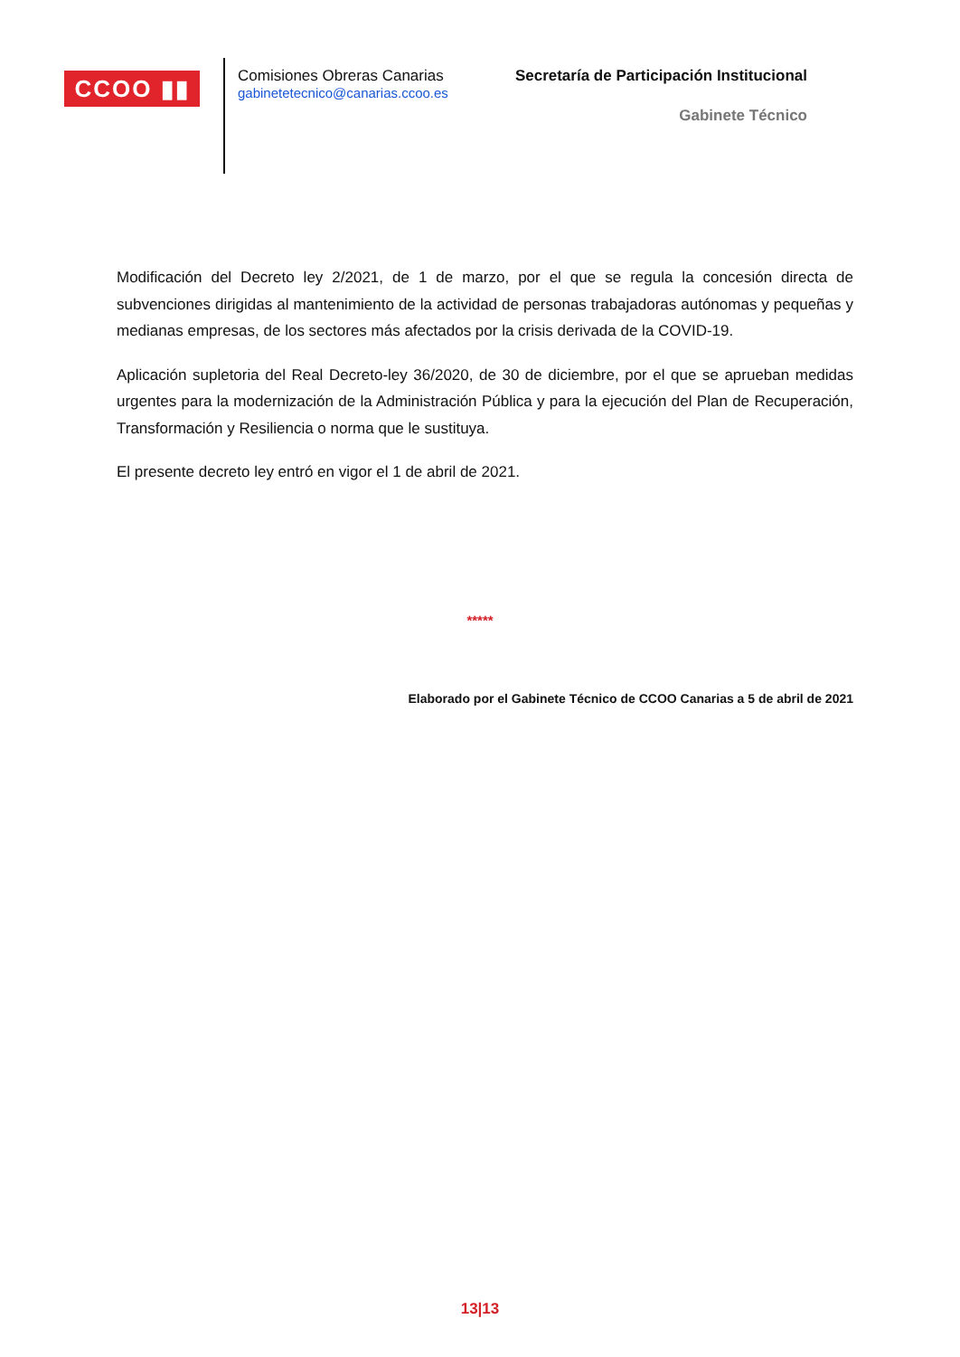CCOO ▮▮
Comisiones Obreras Canarias
gabinetetecnico@canarias.ccoo.es
Secretaría de Participación Institucional
Gabinete Técnico
Modificación del Decreto ley 2/2021, de 1 de marzo, por el que se regula la concesión directa de subvenciones dirigidas al mantenimiento de la actividad de personas trabajadoras autónomas y pequeñas y medianas empresas, de los sectores más afectados por la crisis derivada de la COVID-19.
Aplicación supletoria del Real Decreto-ley 36/2020, de 30 de diciembre, por el que se aprueban medidas urgentes para la modernización de la Administración Pública y para la ejecución del Plan de Recuperación, Transformación y Resiliencia o norma que le sustituya.
El presente decreto ley entró en vigor el 1 de abril de 2021.
*****
Elaborado por el Gabinete Técnico de CCOO Canarias a 5 de abril de 2021
13|13